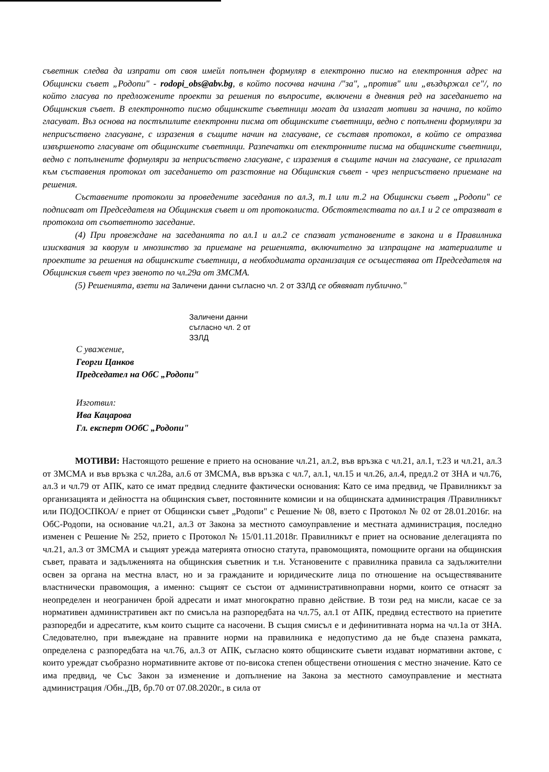съветник следва да изпрати от своя имейл попълнен формуляр в електронно писмо на електронния адрес на Общински съвет „Родопи" - rodopi_obs@abv.bg, в който посочва начина /"за", „против" или „въздържал се"/, по който гласува по предложените проекти за решения по въпросите, включени в дневния ред на заседанието на Общинския съвет. В електронното писмо общинските съветници могат да излагат мотиви за начина, по който гласуват. Въз основа на постъпилите електронни писма от общинските съветници, ведно с попълнени формуляри за неприсъствено гласуване, с изразения в същите начин на гласуване, се съставя протокол, в който се отразява извършеното гласуване от общинските съветници. Разпечатки от електронните писма на общинските съветници, ведно с попълнените формуляри за неприсъствено гласуване, с изразения в същите начин на гласуване, се прилагат към съставения протокол от заседанието от разстояние на Общинския съвет - чрез неприсъствено приемане на решения.
Съставените протоколи за проведените заседания по ал.3, т.1 или т.2 на Общински съвет „Родопи" се подписват от Председателя на Общинския съвет и от протоколиста. Обстоятелствата по ал.1 и 2 се отразяват в протокола от съответното заседание.
(4) При провеждане на заседанията по ал.1 и ал.2 се спазват установените в закона и в Правилника изисквания за кворум и мнозинство за приемане на решенията, включително за изпращане на материалите и проектите за решения на общинските съветници, а необходимата организация се осъществява от Председателя на Общинския съвет чрез звеното по чл.29а от ЗМСМА.
(5) Решенията, взети на Заличени данни съгласно чл. 2 от ЗЗЛД се обявяват публично."
Заличени данни
съгласно чл. 2 от
ЗЗЛД
С уважение,
Георги Цанков
Председател на ОбС „Родопи"
Изготвил:
Ива Кацарова
Гл. експерт ООбС „Родопи"
МОТИВИ: Настоящото решение е прието на основание чл.21, ал.2, във връзка с чл.21, ал.1, т.23 и чл.21, ал.3 от ЗМСМА и във връзка с чл.28а, ал.6 от ЗМСМА, във връзка с чл.7, ал.1, чл.15 и чл.26, ал.4, предл.2 от ЗНА и чл.76, ал.3 и чл.79 от АПК, като се имат предвид следните фактически основания: Като се има предвид, че Правилникът за организацията и дейността на общинския съвет, постоянните комисии и на общинската администрация /Правилникът или ПОДОСПКОА/ е приет от Общински съвет „Родопи" с Решение № 08, взето с Протокол № 02 от 28.01.2016г. на ОбС-Родопи, на основание чл.21, ал.3 от Закона за местното самоуправление и местната администрация, последно изменен с Решение № 252, прието с Протокол № 15/01.11.2018г. Правилникът е приет на основание делегацията по чл.21, ал.3 от ЗМСМА и същият урежда материята относно статута, правомощията, помощните органи на общинския съвет, правата и задълженията на общинския съветник и т.н. Установените с правилника правила са задължителни освен за органа на местна власт, но и за гражданите и юридическите лица по отношение на осъществяваните властнически правомощия, а именно: същият се състои от административноправни норми, които се отнасят за неопределен и неограничен брой адресати и имат многократно правно действие. В този ред на мисли, касае се за нормативен административен акт по смисъла на разпоредбата на чл.75, ал.1 от АПК, предвид естеството на приетите разпоредби и адресатите, към които същите са насочени. В същия смисъл е и дефинитивната норма на чл.1а от ЗНА. Следователно, при въвеждане на правните норми на правилника е недопустимо да не бъде спазена рамката, определена с разпоредбата на чл.76, ал.3 от АПК, съгласно която общинските съвети издават нормативни актове, с които уреждат съобразно нормативните актове от по-висока степен обществени отношения с местно значение. Като се има предвид, че Със Закон за изменение и допълнение на Закона за местното самоуправление и местната администрация /Обн.,ДВ, бр.70 от 07.08.2020г., в сила от